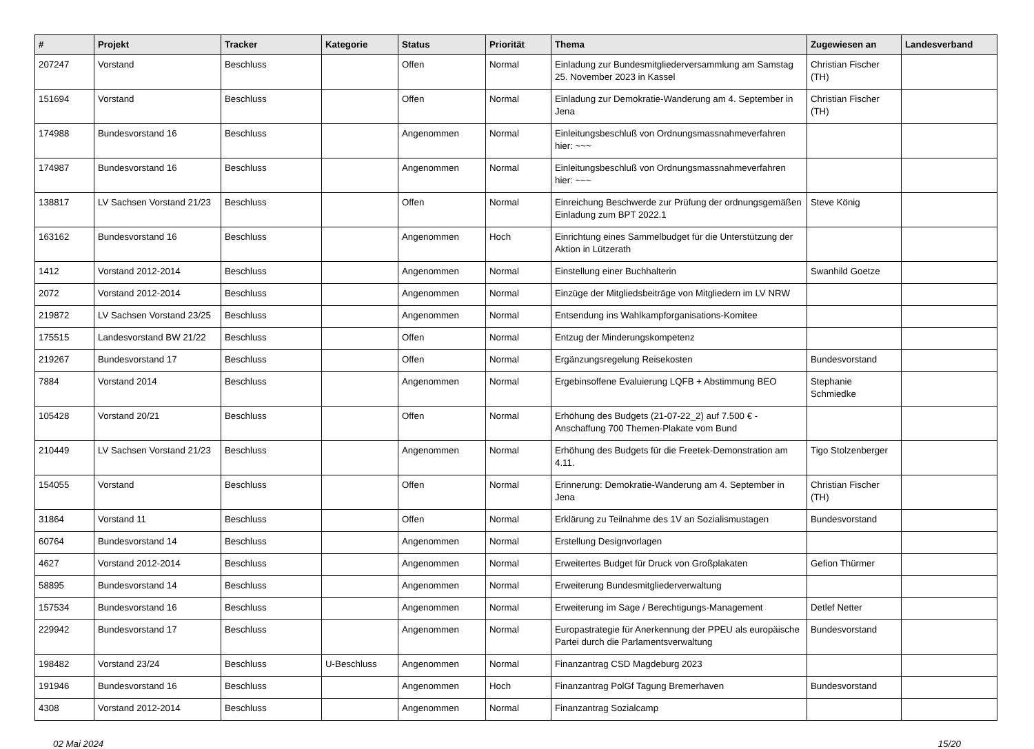| # | Projekt | Tracker | Kategorie | Status | Priorität | Thema | Zugewiesen an | Landesverband |
| --- | --- | --- | --- | --- | --- | --- | --- | --- |
| 207247 | Vorstand | Beschluss | | Offen | Normal | Einladung zur Bundesmitgliederversammlung am Samstag 25. November 2023 in Kassel | Christian Fischer (TH) | |
| 151694 | Vorstand | Beschluss | | Offen | Normal | Einladung zur Demokratie-Wanderung am 4. September in Jena | Christian Fischer (TH) | |
| 174988 | Bundesvorstand 16 | Beschluss | | Angenommen | Normal | Einleitungsbeschluß von Ordnungsmassnahmeverfahren hier: ~~~ | | |
| 174987 | Bundesvorstand 16 | Beschluss | | Angenommen | Normal | Einleitungsbeschluß von Ordnungsmassnahmeverfahren hier: ~~~ | | |
| 138817 | LV Sachsen Vorstand 21/23 | Beschluss | | Offen | Normal | Einreichung Beschwerde zur Prüfung der ordnungsgemäßen Einladung zum BPT 2022.1 | Steve König | |
| 163162 | Bundesvorstand 16 | Beschluss | | Angenommen | Hoch | Einrichtung eines Sammelbudget für die Unterstützung der Aktion in Lützerath | | |
| 1412 | Vorstand 2012-2014 | Beschluss | | Angenommen | Normal | Einstellung einer Buchhalterin | Swanhild Goetze | |
| 2072 | Vorstand 2012-2014 | Beschluss | | Angenommen | Normal | Einzüge der Mitgliedsbeiträge von Mitgliedern im LV NRW | | |
| 219872 | LV Sachsen Vorstand 23/25 | Beschluss | | Angenommen | Normal | Entsendung ins Wahlkampforganisations-Komitee | | |
| 175515 | Landesvorstand BW 21/22 | Beschluss | | Offen | Normal | Entzug der Minderungskompetenz | | |
| 219267 | Bundesvorstand 17 | Beschluss | | Offen | Normal | Ergänzungsregelung Reisekosten | Bundesvorstand | |
| 7884 | Vorstand 2014 | Beschluss | | Angenommen | Normal | Ergebinsoffene Evaluierung LQFB + Abstimmung BEO | Stephanie Schmiedke | |
| 105428 | Vorstand 20/21 | Beschluss | | Offen | Normal | Erhöhung des Budgets (21-07-22_2) auf 7.500 € - Anschaffung 700 Themen-Plakate vom Bund | | |
| 210449 | LV Sachsen Vorstand 21/23 | Beschluss | | Angenommen | Normal | Erhöhung des Budgets für die Freetek-Demonstration am 4.11. | Tigo Stolzenberger | |
| 154055 | Vorstand | Beschluss | | Offen | Normal | Erinnerung: Demokratie-Wanderung am 4. September in Jena | Christian Fischer (TH) | |
| 31864 | Vorstand 11 | Beschluss | | Offen | Normal | Erklärung zu Teilnahme des 1V an Sozialismustagen | Bundesvorstand | |
| 60764 | Bundesvorstand 14 | Beschluss | | Angenommen | Normal | Erstellung Designvorlagen | | |
| 4627 | Vorstand 2012-2014 | Beschluss | | Angenommen | Normal | Erweitertes Budget für Druck von Großplakaten | Gefion Thürmer | |
| 58895 | Bundesvorstand 14 | Beschluss | | Angenommen | Normal | Erweiterung Bundesmitgliederverwaltung | | |
| 157534 | Bundesvorstand 16 | Beschluss | | Angenommen | Normal | Erweiterung im Sage / Berechtigungs-Management | Detlef Netter | |
| 229942 | Bundesvorstand 17 | Beschluss | | Angenommen | Normal | Europastrategie für Anerkennung der PPEU als europäische Partei durch die Parlamentsverwaltung | Bundesvorstand | |
| 198482 | Vorstand 23/24 | Beschluss | U-Beschluss | Angenommen | Normal | Finanzantrag CSD Magdeburg 2023 | | |
| 191946 | Bundesvorstand 16 | Beschluss | | Angenommen | Hoch | Finanzantrag PolGf Tagung Bremerhaven | Bundesvorstand | |
| 4308 | Vorstand 2012-2014 | Beschluss | | Angenommen | Normal | Finanzantrag Sozialcamp | | |
02 Mai 2024 15/20